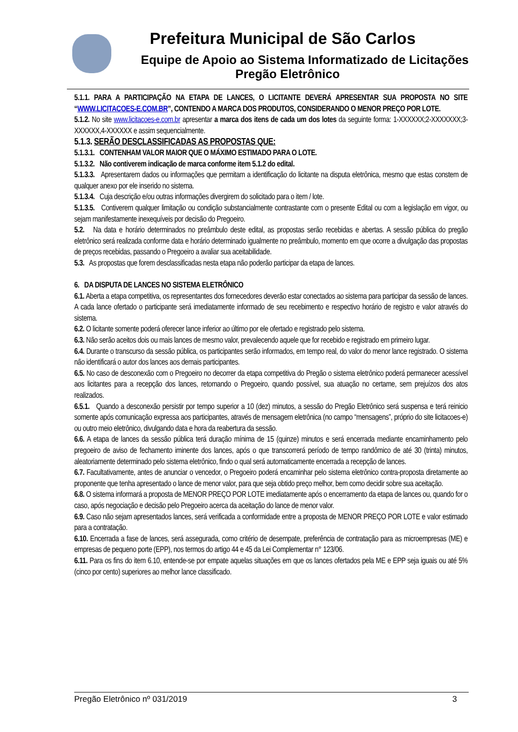Prefeitura Municipal de São Carlos
Equipe de Apoio ao Sistema Informatizado de Licitações
Pregão Eletrônico
5.1.1. PARA A PARTICIPAÇÃO NA ETAPA DE LANCES, O LICITANTE DEVERÁ APRESENTAR SUA PROPOSTA NO SITE “WWW.LICITACOES-E.COM.BR”, CONTENDO A MARCA DOS PRODUTOS, CONSIDERANDO O MENOR PREÇO POR LOTE.
5.1.2. No site www.licitacoes-e.com.br apresentar a marca dos itens de cada um dos lotes da seguinte forma: 1-XXXXXX;2-XXXXXXX;3-XXXXXX,4-XXXXXX e assim sequencialmente.
5.1.3. SERÃO DESCLASSIFICADAS AS PROPOSTAS QUE:
5.1.3.1. CONTENHAM VALOR MAIOR QUE O MÁXIMO ESTIMADO PARA O LOTE.
5.1.3.2. Não contiverem indicação de marca conforme item 5.1.2 do edital.
5.1.3.3. Apresentarem dados ou informações que permitam a identificação do licitante na disputa eletrônica, mesmo que estas constem de qualquer anexo por ele inserido no sistema.
5.1.3.4. Cuja descrição e/ou outras informações divergirem do solicitado para o item / lote.
5.1.3.5. Contiverem qualquer limitação ou condição substancialmente contrastante com o presente Edital ou com a legislação em vigor, ou sejam manifestamente inexequíveis por decisão do Pregoeiro.
5.2. Na data e horário determinados no preâmbulo deste edital, as propostas serão recebidas e abertas. A sessão pública do pregão eletrônico será realizada conforme data e horário determinado igualmente no preâmbulo, momento em que ocorre a divulgação das propostas de preços recebidas, passando o Pregoeiro a avaliar sua aceitabilidade.
5.3. As propostas que forem desclassificadas nesta etapa não poderão participar da etapa de lances.
6. DA DISPUTA DE LANCES NO SISTEMA ELETRÔNICO
6.1. Aberta a etapa competitiva, os representantes dos fornecedores deverão estar conectados ao sistema para participar da sessão de lances. A cada lance ofertado o participante será imediatamente informado de seu recebimento e respectivo horário de registro e valor através do sistema.
6.2. O licitante somente poderá oferecer lance inferior ao último por ele ofertado e registrado pelo sistema.
6.3. Não serão aceitos dois ou mais lances de mesmo valor, prevalecendo aquele que for recebido e registrado em primeiro lugar.
6.4. Durante o transcurso da sessão pública, os participantes serão informados, em tempo real, do valor do menor lance registrado. O sistema não identificará o autor dos lances aos demais participantes.
6.5. No caso de desconexão com o Pregoeiro no decorrer da etapa competitiva do Pregão o sistema eletrônico poderá permanecer acessível aos licitantes para a recepção dos lances, retomando o Pregoeiro, quando possível, sua atuação no certame, sem prejuízos dos atos realizados.
6.5.1. Quando a desconexão persistir por tempo superior a 10 (dez) minutos, a sessão do Pregão Eletrônico será suspensa e terá reinicio somente após comunicação expressa aos participantes, através de mensagem eletrônica (no campo “mensagens”, próprio do site licitacoes-e) ou outro meio eletrônico, divulgando data e hora da reabertura da sessão.
6.6. A etapa de lances da sessão pública terá duração mínima de 15 (quinze) minutos e será encerrada mediante encaminhamento pelo pregoeiro de aviso de fechamento iminente dos lances, após o que transcorrerá período de tempo randômico de até 30 (trinta) minutos, aleatoriamente determinado pelo sistema eletrônico, findo o qual será automaticamente encerrada a recepção de lances.
6.7. Facultativamente, antes de anunciar o vencedor, o Pregoeiro poderá encaminhar pelo sistema eletrônico contra-proposta diretamente ao proponente que tenha apresentado o lance de menor valor, para que seja obtido preço melhor, bem como decidir sobre sua aceitação.
6.8. O sistema informará a proposta de MENOR PREÇO POR LOTE imediatamente após o encerramento da etapa de lances ou, quando for o caso, após negociação e decisão pelo Pregoeiro acerca da aceitação do lance de menor valor.
6.9. Caso não sejam apresentados lances, será verificada a conformidade entre a proposta de MENOR PREÇO POR LOTE e valor estimado para a contratação.
6.10. Encerrada a fase de lances, será assegurada, como critério de desempate, preferência de contratação para as microempresas (ME) e empresas de pequeno porte (EPP), nos termos do artigo 44 e 45 da Lei Complementar n° 123/06.
6.11. Para os fins do item 6.10, entende-se por empate aquelas situações em que os lances ofertados pela ME e EPP seja iguais ou até 5% (cinco por cento) superiores ao melhor lance classificado.
Pregão Eletrônico nº 031/2019 3